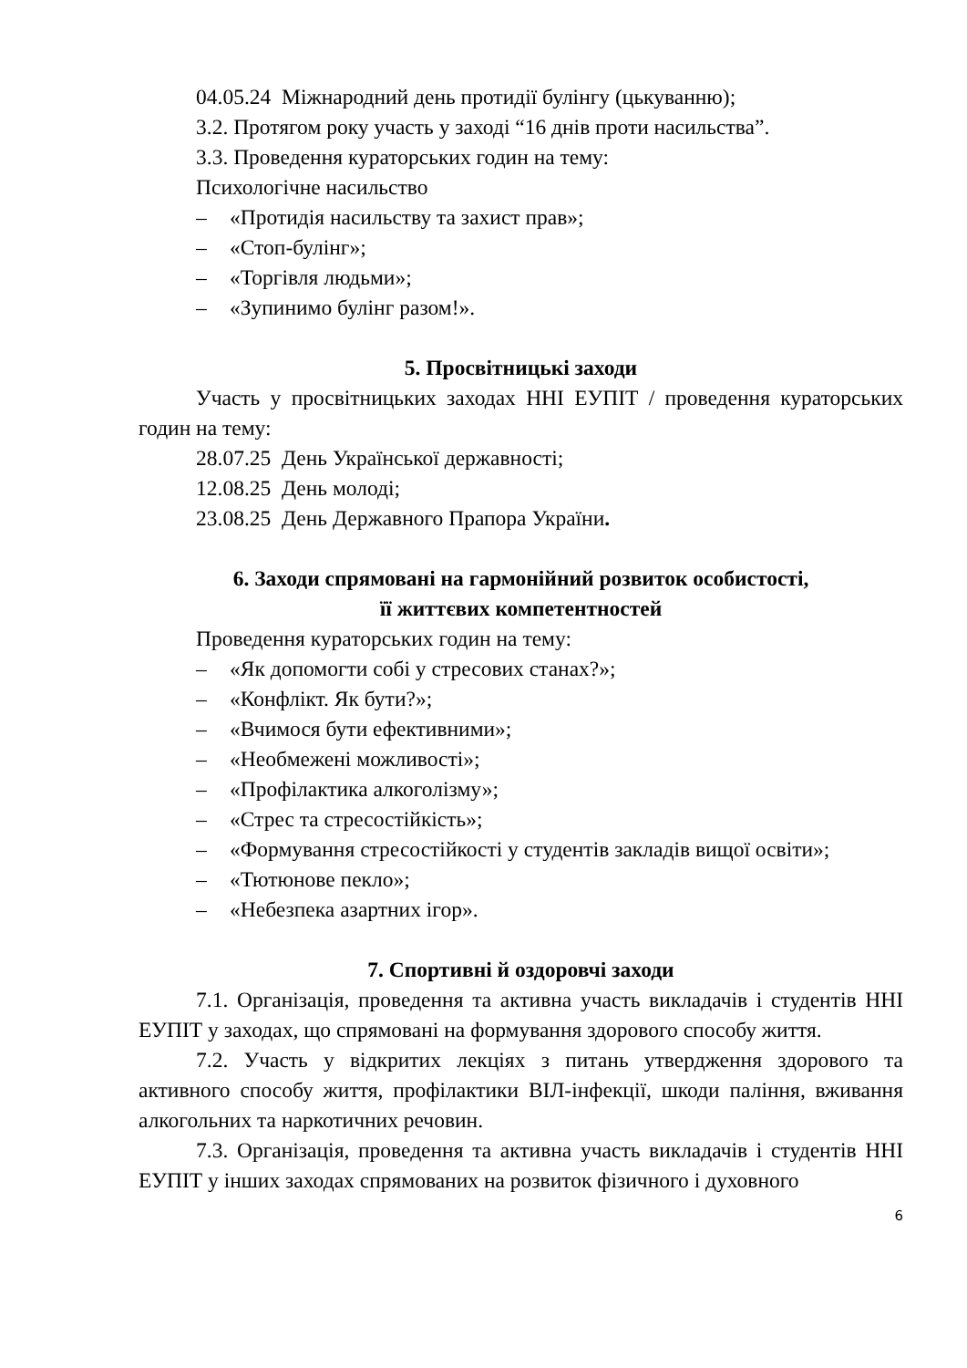04.05.24 Міжнародний день протидії булінгу (цькуванню);
3.2. Протягом року участь у заході “16 днів проти насильства”.
3.3. Проведення кураторських годин на тему:
Психологічне насильство
– «Протидія насильству та захист прав»;
– «Стоп-булінг»;
– «Торгівля людьми»;
– «Зупинимо булінг разом!».
5. Просвітницькі заходи
Участь у просвітницьких заходах ННІ ЕУПІТ / проведення кураторських годин на тему:
28.07.25 День Української державності;
12.08.25 День молоді;
23.08.25 День Державного Прапора України.
6. Заходи спрямовані на гармонійний розвиток особистості,
її життєвих компетентностей
Проведення кураторських годин на тему:
– «Як допомогти собі у стресових станах?»;
– «Конфлікт. Як бути?»;
– «Вчимося бути ефективними»;
– «Необмежені можливості»;
– «Профілактика алкоголізму»;
– «Стрес та стресостійкість»;
– «Формування стресостійкості у студентів закладів вищої освіти»;
– «Тютюнове пекло»;
– «Небезпека азартних ігор».
7. Спортивні й оздоровчі заходи
7.1. Організація, проведення та активна участь викладачів і студентів ННІ ЕУПІТ у заходах, що спрямовані на формування здорового способу життя.
7.2. Участь у відкритих лекціях з питань утвердження здорового та активного способу життя, профілактики ВІЛ-інфекції, шкоди паління, вживання алкогольних та наркотичних речовин.
7.3. Організація, проведення та активна участь викладачів і студентів ННІ ЕУПІТ у інших заходах спрямованих на розвиток фізичного і духовного
6